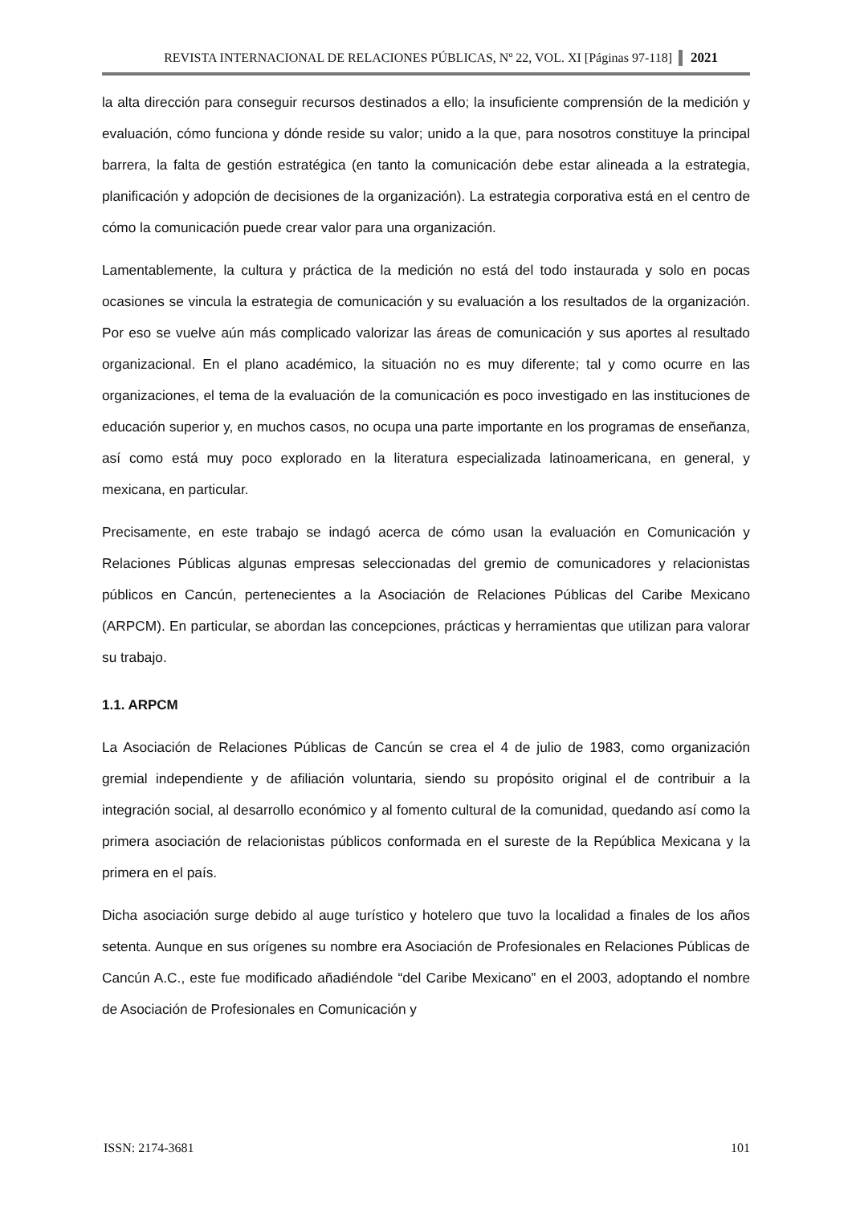REVISTA INTERNACIONAL DE RELACIONES PÚBLICAS, Nº 22, VOL. XI [Páginas 97-118] 2021
la alta dirección para conseguir recursos destinados a ello; la insuficiente comprensión de la medición y evaluación, cómo funciona y dónde reside su valor; unido a la que, para nosotros constituye la principal barrera, la falta de gestión estratégica (en tanto la comunicación debe estar alineada a la estrategia, planificación y adopción de decisiones de la organización). La estrategia corporativa está en el centro de cómo la comunicación puede crear valor para una organización.
Lamentablemente, la cultura y práctica de la medición no está del todo instaurada y solo en pocas ocasiones se vincula la estrategia de comunicación y su evaluación a los resultados de la organización. Por eso se vuelve aún más complicado valorizar las áreas de comunicación y sus aportes al resultado organizacional. En el plano académico, la situación no es muy diferente; tal y como ocurre en las organizaciones, el tema de la evaluación de la comunicación es poco investigado en las instituciones de educación superior y, en muchos casos, no ocupa una parte importante en los programas de enseñanza, así como está muy poco explorado en la literatura especializada latinoamericana, en general, y mexicana, en particular.
Precisamente, en este trabajo se indagó acerca de cómo usan la evaluación en Comunicación y Relaciones Públicas algunas empresas seleccionadas del gremio de comunicadores y relacionistas públicos en Cancún, pertenecientes a la Asociación de Relaciones Públicas del Caribe Mexicano (ARPCM). En particular, se abordan las concepciones, prácticas y herramientas que utilizan para valorar su trabajo.
1.1. ARPCM
La Asociación de Relaciones Públicas de Cancún se crea el 4 de julio de 1983, como organización gremial independiente y de afiliación voluntaria, siendo su propósito original el de contribuir a la integración social, al desarrollo económico y al fomento cultural de la comunidad, quedando así como la primera asociación de relacionistas públicos conformada en el sureste de la República Mexicana y la primera en el país.
Dicha asociación surge debido al auge turístico y hotelero que tuvo la localidad a finales de los años setenta. Aunque en sus orígenes su nombre era Asociación de Profesionales en Relaciones Públicas de Cancún A.C., este fue modificado añadiéndole “del Caribe Mexicano” en el 2003, adoptando el nombre de Asociación de Profesionales en Comunicación y
ISSN: 2174-3681 101